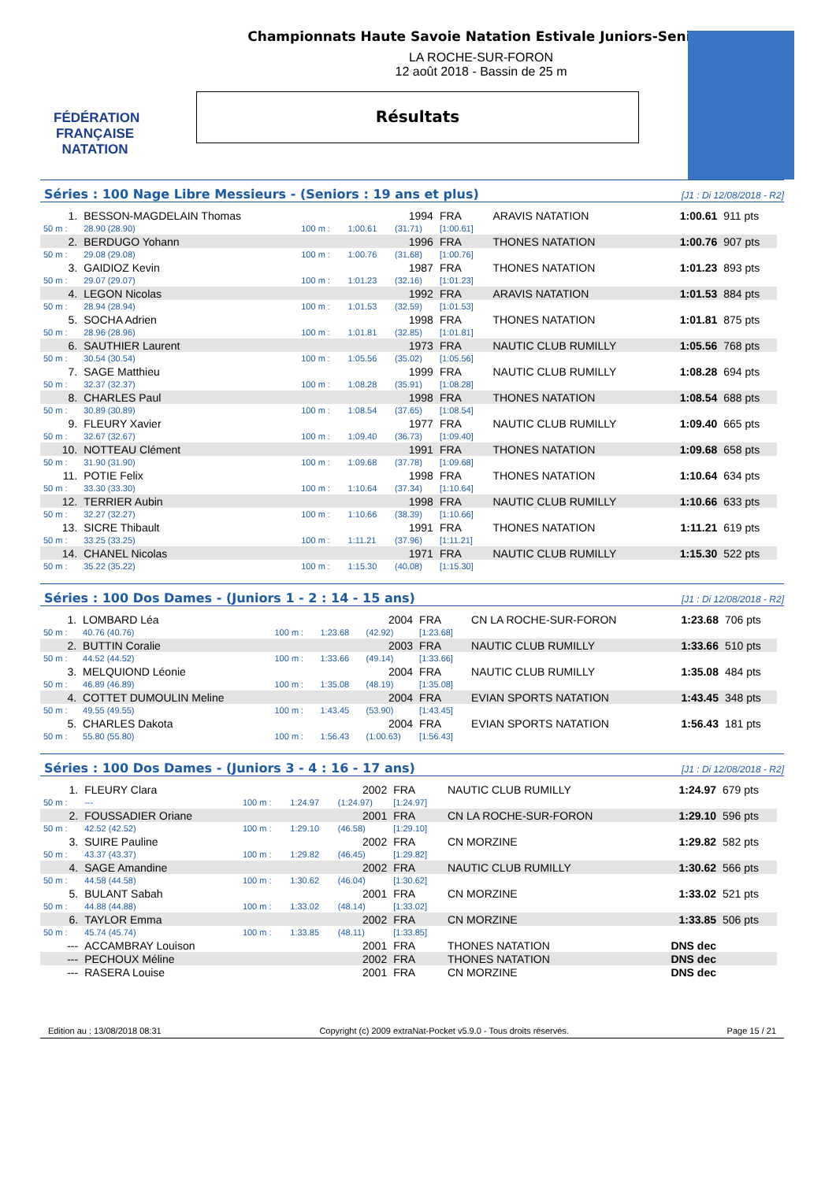FÉDÉRATION FRANÇAISE NATATION
Championnats Haute Savoie Natation Estivale Juniors-Seniors
LA ROCHE-SUR-FORON
12 août 2018 - Bassin de 25 m
Résultats
Séries : 100 Nage Libre Messieurs - (Seniors : 19 ans et plus) [J1 : Di 12/08/2018 - R2]
| 1. | BESSON-MAGDELAIN Thomas | | | 1994 | FRA | ARAVIS NATATION | 1:00.61 | 911 pts |
| 50 m : | 28.90 (28.90) | 100 m : | 1:00.61 | (31.71) | [1:00.61] | | | |
| 2. | BERDUGO Yohann | | | 1996 | FRA | THONES NATATION | 1:00.76 | 907 pts |
| 50 m : | 29.08 (29.08) | 100 m : | 1:00.76 | (31.68) | [1:00.76] | | | |
| 3. | GAIDIOZ Kevin | | | 1987 | FRA | THONES NATATION | 1:01.23 | 893 pts |
| 50 m : | 29.07 (29.07) | 100 m : | 1:01.23 | (32.16) | [1:01.23] | | | |
| 4. | LEGON Nicolas | | | 1992 | FRA | ARAVIS NATATION | 1:01.53 | 884 pts |
| 50 m : | 28.94 (28.94) | 100 m : | 1:01.53 | (32.59) | [1:01.53] | | | |
| 5. | SOCHA Adrien | | | 1998 | FRA | THONES NATATION | 1:01.81 | 875 pts |
| 50 m : | 28.96 (28.96) | 100 m : | 1:01.81 | (32.85) | [1:01.81] | | | |
| 6. | SAUTHIER Laurent | | | 1973 | FRA | NAUTIC CLUB RUMILLY | 1:05.56 | 768 pts |
| 50 m : | 30.54 (30.54) | 100 m : | 1:05.56 | (35.02) | [1:05.56] | | | |
| 7. | SAGE Matthieu | | | 1999 | FRA | NAUTIC CLUB RUMILLY | 1:08.28 | 694 pts |
| 50 m : | 32.37 (32.37) | 100 m : | 1:08.28 | (35.91) | [1:08.28] | | | |
| 8. | CHARLES Paul | | | 1998 | FRA | THONES NATATION | 1:08.54 | 688 pts |
| 50 m : | 30.89 (30.89) | 100 m : | 1:08.54 | (37.65) | [1:08.54] | | | |
| 9. | FLEURY Xavier | | | 1977 | FRA | NAUTIC CLUB RUMILLY | 1:09.40 | 665 pts |
| 50 m : | 32.67 (32.67) | 100 m : | 1:09.40 | (36.73) | [1:09.40] | | | |
| 10. | NOTTEAU Clément | | | 1991 | FRA | THONES NATATION | 1:09.68 | 658 pts |
| 50 m : | 31.90 (31.90) | 100 m : | 1:09.68 | (37.78) | [1:09.68] | | | |
| 11. | POTIE Felix | | | 1998 | FRA | THONES NATATION | 1:10.64 | 634 pts |
| 50 m : | 33.30 (33.30) | 100 m : | 1:10.64 | (37.34) | [1:10.64] | | | |
| 12. | TERRIER Aubin | | | 1998 | FRA | NAUTIC CLUB RUMILLY | 1:10.66 | 633 pts |
| 50 m : | 32.27 (32.27) | 100 m : | 1:10.66 | (38.39) | [1:10.66] | | | |
| 13. | SICRE Thibault | | | 1991 | FRA | THONES NATATION | 1:11.21 | 619 pts |
| 50 m : | 33.25 (33.25) | 100 m : | 1:11.21 | (37.96) | [1:11.21] | | | |
| 14. | CHANEL Nicolas | | | 1971 | FRA | NAUTIC CLUB RUMILLY | 1:15.30 | 522 pts |
| 50 m : | 35.22 (35.22) | 100 m : | 1:15.30 | (40.08) | [1:15.30] | | | |
Séries : 100 Dos Dames - (Juniors 1 - 2 : 14 - 15 ans) [J1 : Di 12/08/2018 - R2]
| 1. | LOMBARD Léa | | | 2004 | FRA | CN LA ROCHE-SUR-FORON | 1:23.68 | 706 pts |
| 50 m : | 40.76 (40.76) | 100 m : | 1:23.68 | (42.92) | [1:23.68] | | | |
| 2. | BUTTIN Coralie | | | 2003 | FRA | NAUTIC CLUB RUMILLY | 1:33.66 | 510 pts |
| 50 m : | 44.52 (44.52) | 100 m : | 1:33.66 | (49.14) | [1:33.66] | | | |
| 3. | MELQUIOND Léonie | | | 2004 | FRA | NAUTIC CLUB RUMILLY | 1:35.08 | 484 pts |
| 50 m : | 46.89 (46.89) | 100 m : | 1:35.08 | (48.19) | [1:35.08] | | | |
| 4. | COTTET DUMOULIN Meline | | | 2004 | FRA | EVIAN SPORTS NATATION | 1:43.45 | 348 pts |
| 50 m : | 49.55 (49.55) | 100 m : | 1:43.45 | (53.90) | [1:43.45] | | | |
| 5. | CHARLES Dakota | | | 2004 | FRA | EVIAN SPORTS NATATION | 1:56.43 | 181 pts |
| 50 m : | 55.80 (55.80) | 100 m : | 1:56.43 | (1:00.63) | [1:56.43] | | | |
Séries : 100 Dos Dames - (Juniors 3 - 4 : 16 - 17 ans) [J1 : Di 12/08/2018 - R2]
| 1. | FLEURY Clara | | | 2002 | FRA | NAUTIC CLUB RUMILLY | 1:24.97 | 679 pts |
| 50 m : | --- | 100 m : | 1:24.97 | (1:24.97) | [1:24.97] | | | |
| 2. | FOUSSADIER Oriane | | | 2001 | FRA | CN LA ROCHE-SUR-FORON | 1:29.10 | 596 pts |
| 50 m : | 42.52 (42.52) | 100 m : | 1:29.10 | (46.58) | [1:29.10] | | | |
| 3. | SUIRE Pauline | | | 2002 | FRA | CN MORZINE | 1:29.82 | 582 pts |
| 50 m : | 43.37 (43.37) | 100 m : | 1:29.82 | (46.45) | [1:29.82] | | | |
| 4. | SAGE Amandine | | | 2002 | FRA | NAUTIC CLUB RUMILLY | 1:30.62 | 566 pts |
| 50 m : | 44.58 (44.58) | 100 m : | 1:30.62 | (46.04) | [1:30.62] | | | |
| 5. | BULANT Sabah | | | 2001 | FRA | CN MORZINE | 1:33.02 | 521 pts |
| 50 m : | 44.88 (44.88) | 100 m : | 1:33.02 | (48.14) | [1:33.02] | | | |
| 6. | TAYLOR Emma | | | 2002 | FRA | CN MORZINE | 1:33.85 | 506 pts |
| 50 m : | 45.74 (45.74) | 100 m : | 1:33.85 | (48.11) | [1:33.85] | | | |
| --- | ACCAMBRAY Louison | | | 2001 | FRA | THONES NATATION | DNS dec | |
| --- | PECHOUX Méline | | | 2002 | FRA | THONES NATATION | DNS dec | |
| --- | RASERA Louise | | | 2001 | FRA | CN MORZINE | DNS dec | |
Edition au : 13/08/2018 08:31 Copyright (c) 2009 extraNat-Pocket v5.9.0 - Tous droits réservés. Page 15 / 21